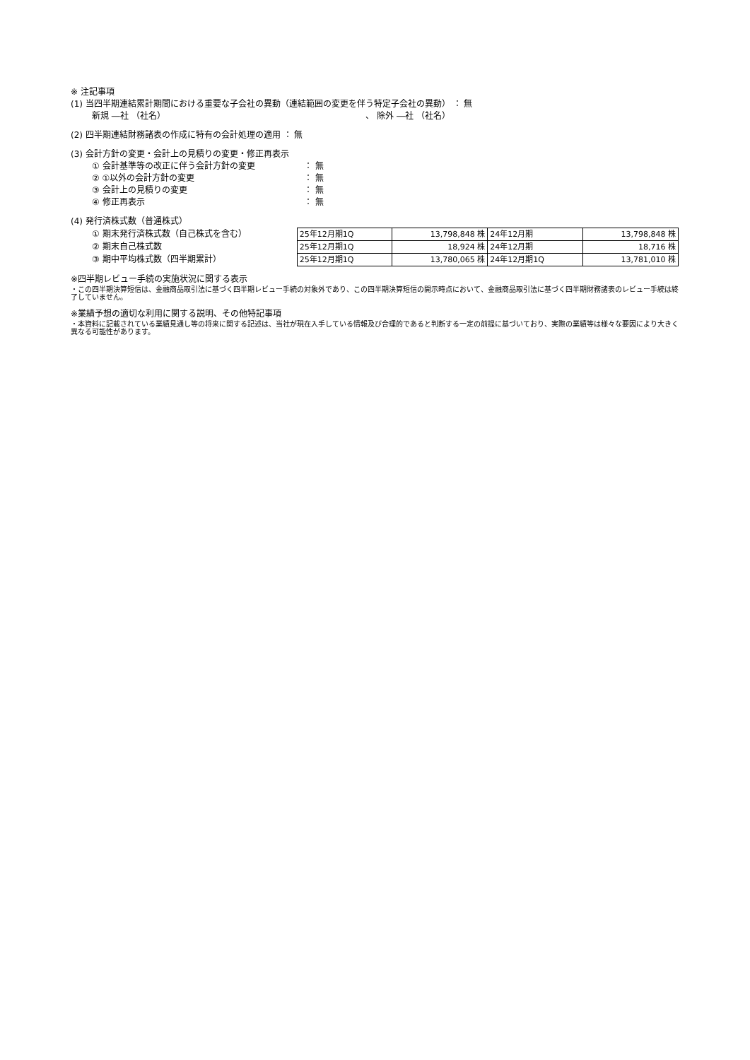※ 注記事項
(1) 当四半期連結累計期間における重要な子会社の異動（連結範囲の変更を伴う特定子会社の異動） ： 無
新規 ―社 （社名） 、 除外 ―社 （社名）
(2) 四半期連結財務諸表の作成に特有の会計処理の適用 ： 無
(3) 会計方針の変更・会計上の見積りの変更・修正再表示
① 会計基準等の改正に伴う会計方針の変更 ： 無
② ①以外の会計方針の変更 ： 無
③ 会計上の見積りの変更 ： 無
④ 修正再表示 ： 無
(4) 発行済株式数（普通株式）
① 期末発行済株式数（自己株式を含む）
② 期末自己株式数
③ 期中平均株式数（四半期累計）
| 25年12月期1Q | 13,798,848 株 | 24年12月期 | 13,798,848 株 |
| 25年12月期1Q | 18,924 株 | 24年12月期 | 18,716 株 |
| 25年12月期1Q | 13,780,065 株 | 24年12月期1Q | 13,781,010 株 |
※四半期レビュー手続の実施状況に関する表示
・この四半期決算短信は、金融商品取引法に基づく四半期レビュー手続の対象外であり、この四半期決算短信の開示時点において、金融商品取引法に基づく四半期財務諸表のレビュー手続は終了していません。
※業績予想の適切な利用に関する説明、その他特記事項
・本資料に記載されている業績見通し等の将来に関する記述は、当社が現在入手している情報及び合理的であると判断する一定の前提に基づいており、実際の業績等は様々な要因により大きく異なる可能性があります。